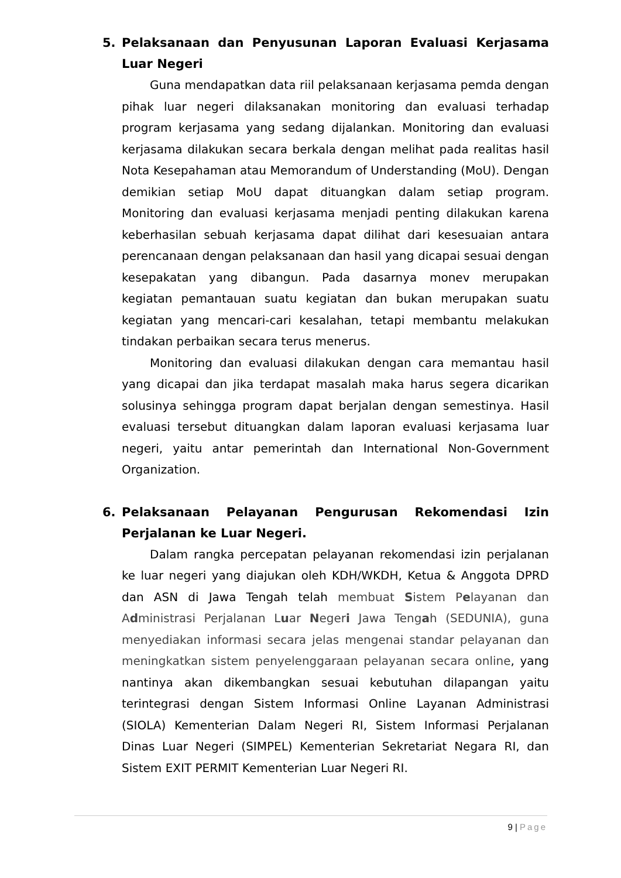5. Pelaksanaan dan Penyusunan Laporan Evaluasi Kerjasama Luar Negeri
Guna mendapatkan data riil pelaksanaan kerjasama pemda dengan pihak luar negeri dilaksanakan monitoring dan evaluasi terhadap program kerjasama yang sedang dijalankan. Monitoring dan evaluasi kerjasama dilakukan secara berkala dengan melihat pada realitas hasil Nota Kesepahaman atau Memorandum of Understanding (MoU). Dengan demikian setiap MoU dapat dituangkan dalam setiap program. Monitoring dan evaluasi kerjasama menjadi penting dilakukan karena keberhasilan sebuah kerjasama dapat dilihat dari kesesuaian antara perencanaan dengan pelaksanaan dan hasil yang dicapai sesuai dengan kesepakatan yang dibangun. Pada dasarnya monev merupakan kegiatan pemantauan suatu kegiatan dan bukan merupakan suatu kegiatan yang mencari-cari kesalahan, tetapi membantu melakukan tindakan perbaikan secara terus menerus.
Monitoring dan evaluasi dilakukan dengan cara memantau hasil yang dicapai dan jika terdapat masalah maka harus segera dicarikan solusinya sehingga program dapat berjalan dengan semestinya. Hasil evaluasi tersebut dituangkan dalam laporan evaluasi kerjasama luar negeri, yaitu antar pemerintah dan International Non-Government Organization.
6. Pelaksanaan Pelayanan Pengurusan Rekomendasi Izin Perjalanan ke Luar Negeri.
Dalam rangka percepatan pelayanan rekomendasi izin perjalanan ke luar negeri yang diajukan oleh KDH/WKDH, Ketua & Anggota DPRD dan ASN di Jawa Tengah telah membuat Sistem Pelayanan dan Administrasi Perjalanan Luar Negeri Jawa Tengah (SEDUNIA), guna menyediakan informasi secara jelas mengenai standar pelayanan dan meningkatkan sistem penyelenggaraan pelayanan secara online, yang nantinya akan dikembangkan sesuai kebutuhan dilapangan yaitu terintegrasi dengan Sistem Informasi Online Layanan Administrasi (SIOLA) Kementerian Dalam Negeri RI, Sistem Informasi Perjalanan Dinas Luar Negeri (SIMPEL) Kementerian Sekretariat Negara RI, dan Sistem EXIT PERMIT Kementerian Luar Negeri RI.
9 | Page